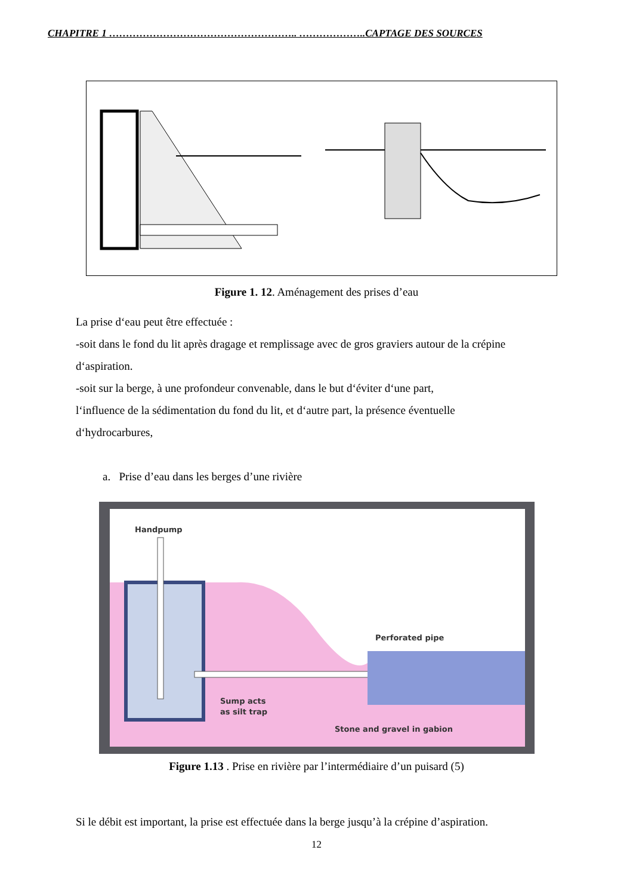CHAPITRE 1 ……………………………………………….. ………………..CAPTAGE DES SOURCES
Figure 1. 12. Aménagement des prises d’eau
La prise d‘eau peut être effectuée :
-soit dans le fond du lit après dragage et remplissage avec de gros graviers autour de la crépine d‘aspiration.
-soit sur la berge, à une profondeur convenable, dans le but d‘éviter d‘une part,
l‘influence de la sédimentation du fond du lit, et d‘autre part, la présence éventuelle
d‘hydrocarbures,
a. Prise d’eau dans les berges d’une rivière
Handpump
Perforated pipe
Sump acts
as silt trap
Stone and gravel in gabion
Figure 1.13 . Prise en rivière par l’intermédiaire d’un puisard (5)
Si le débit est important, la prise est effectuée dans la berge jusqu’à la crépine d’aspiration.
12